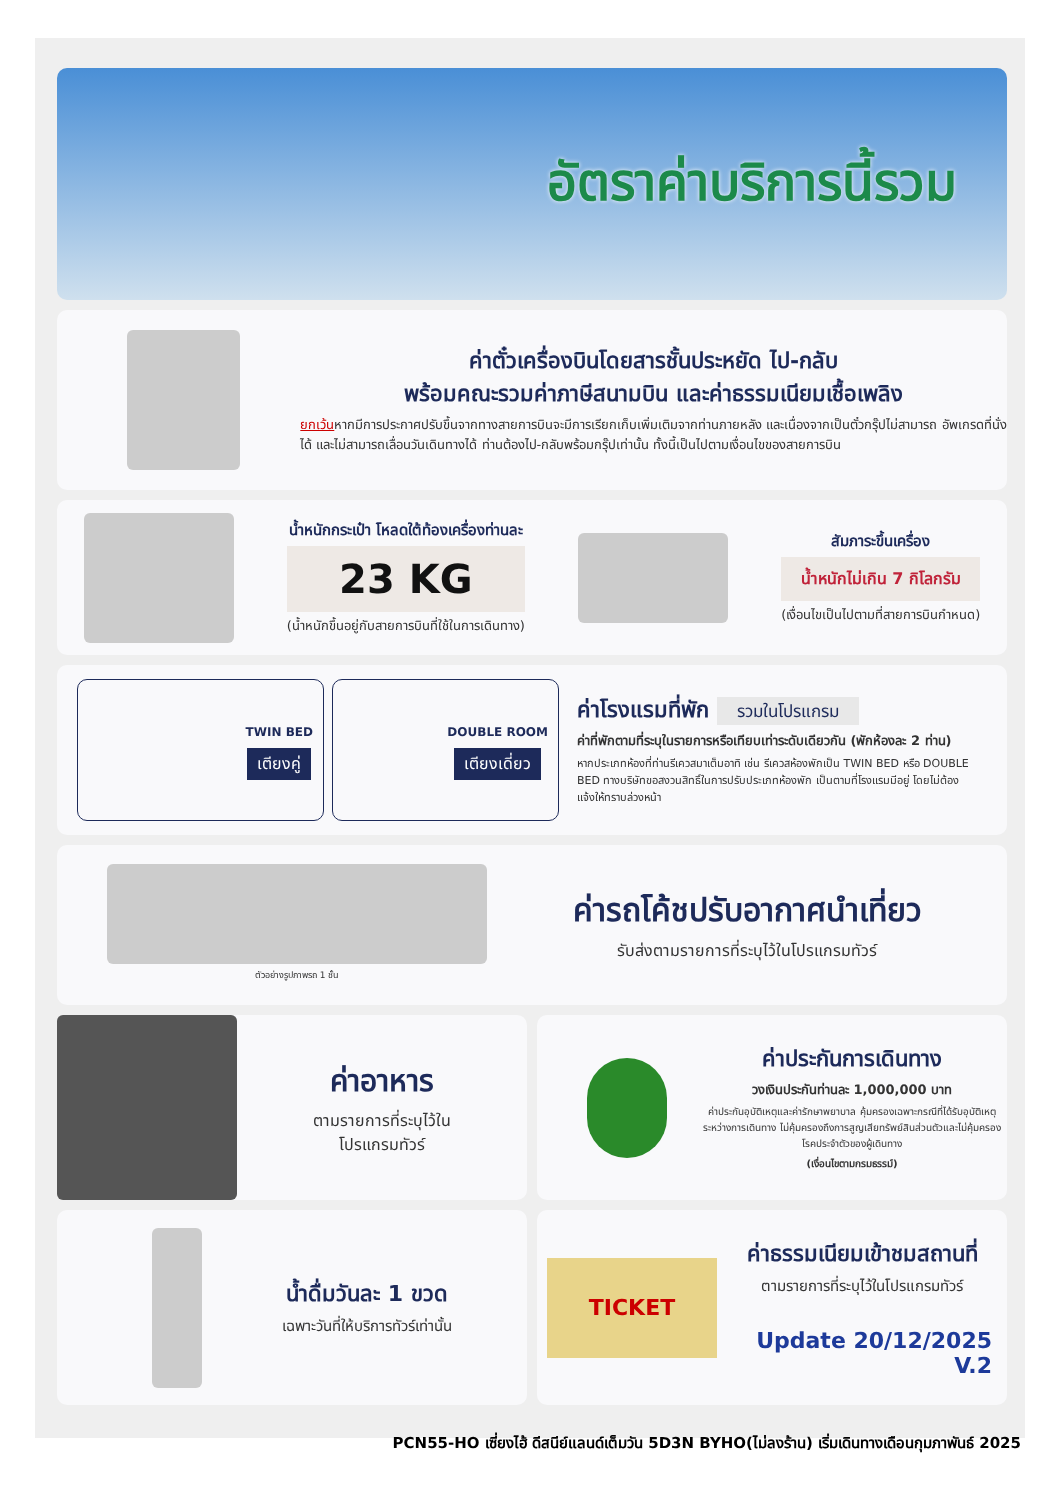อัตราค่าบริการนี้รวม
ค่าตั๋วเครื่องบินโดยสารชั้นประหยัด ไป-กลับ
พร้อมคณะรวมค่าภาษีสนามบิน และค่าธรรมเนียมเชื้อเพลิง
ยกเว้นหากมีการประกาศปรับขึ้นจากทางสายการบินจะมีการเรียกเก็บเพิ่มเติมจากท่านภายหลัง และเนื่องจากเป็นตั๋วกรุ๊ปไม่สามารถ อัพเกรดที่นั่งได้ และไม่สามารถเลื่อนวันเดินทางได้ ท่านต้องไป-กลับพร้อมกรุ๊ปเท่านั้น ทั้งนี้เป็นไปตามเงื่อนไขของสายการบิน
น้ำหนักกระเป๋า โหลดใต้ท้องเครื่องท่านละ
23 KG
(น้ำหนักขึ้นอยู่กับสายการบินที่ใช้ในการเดินทาง)
สัมภาระขึ้นเครื่อง
น้ำหนักไม่เกิน 7 กิโลกรัม
(เงื่อนไขเป็นไปตามที่สายการบินกำหนด)
TWIN BED
เตียงคู่
DOUBLE ROOM
เตียงเดี่ยว
ค่าโรงแรมที่พัก รวมในโปรแกรม
ค่าที่พักตามที่ระบุในรายการหรือเทียบเท่าระดับเดียวกัน (พักห้องละ 2 ท่าน)
หากประเภทห้องที่ท่านรีเควสมาเต็มอาทิ เช่น รีเควสห้องพักเป็น TWIN BED หรือ DOUBLE BED ทางบริษัทขอสงวนสิทธิ์ในการปรับประเภทห้องพัก เป็นตามที่โรงแรมมีอยู่ โดยไม่ต้องแจ้งให้ทราบล่วงหน้า
ตัวอย่างรูปภาพรถ 1 ชั้น
ค่ารถโค้ชปรับอากาศนำเที่ยว
รับส่งตามรายการที่ระบุไว้ในโปรแกรมทัวร์
ค่าอาหาร
ตามรายการที่ระบุไว้ใน
โปรแกรมทัวร์
ค่าประกันการเดินทาง
วงเงินประกันท่านละ 1,000,000 บาท
ค่าประกันอุบัติเหตุและค่ารักษาพยาบาล คุ้มครองเฉพาะกรณีที่ได้รับอุบัติเหตุระหว่างการเดินทาง ไม่คุ้มครองถึงการสูญเสียทรัพย์สินส่วนตัวและไม่คุ้มครองโรคประจำตัวของผู้เดินทาง
(เงื่อนไขตามกรมธรรม์)
น้ำดื่มวันละ 1 ขวด
เฉพาะวันที่ให้บริการทัวร์เท่านั้น
TICKET
ค่าธรรมเนียมเข้าชมสถานที่
ตามรายการที่ระบุไว้ในโปรแกรมทัวร์
Update 20/12/2025 V.2
PCN55-HO เซี่ยงไฮ้ ดีสนีย์แลนด์เต็มวัน 5D3N BYHO(ไม่ลงร้าน) เริ่มเดินทางเดือนกุมภาพันธ์ 2025